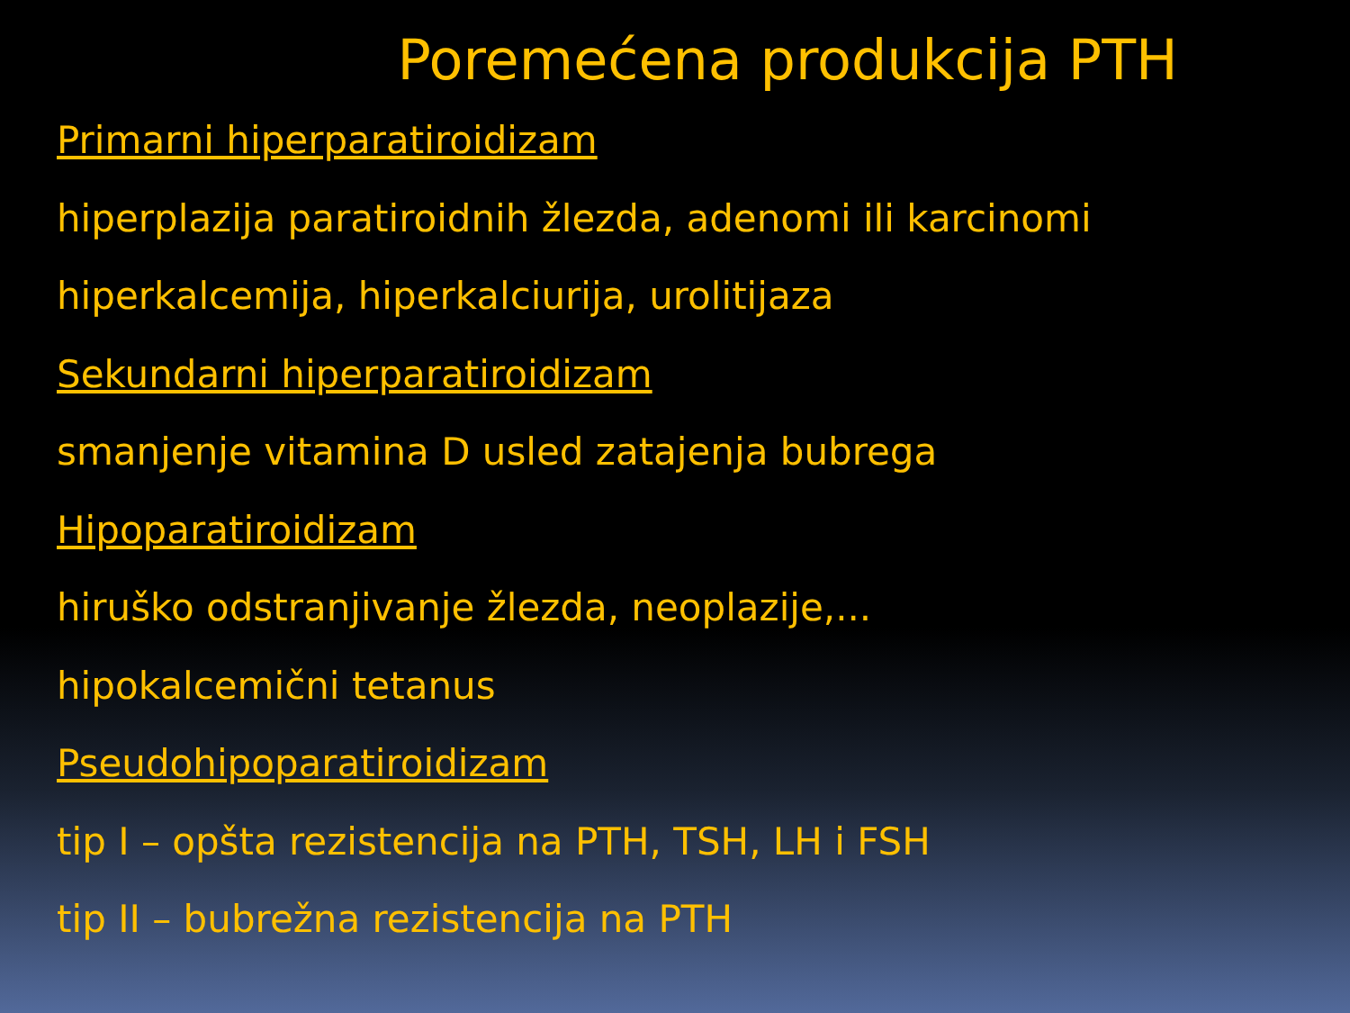Poremećena produkcija PTH
Primarni hiperparatiroidizam
hiperplazija paratiroidnih žlezda, adenomi ili karcinomi
hiperkalcemija, hiperkalciurija, urolitijaza
Sekundarni hiperparatiroidizam
smanjenje vitamina D usled zatajenja bubrega
Hipoparatiroidizam
hiruško odstranjivanje žlezda, neoplazije,...
hipokalcemični tetanus
Pseudohipoparatiroidizam
tip I – opšta rezistencija na PTH, TSH, LH i FSH
tip II – bubrežna rezistencija na PTH